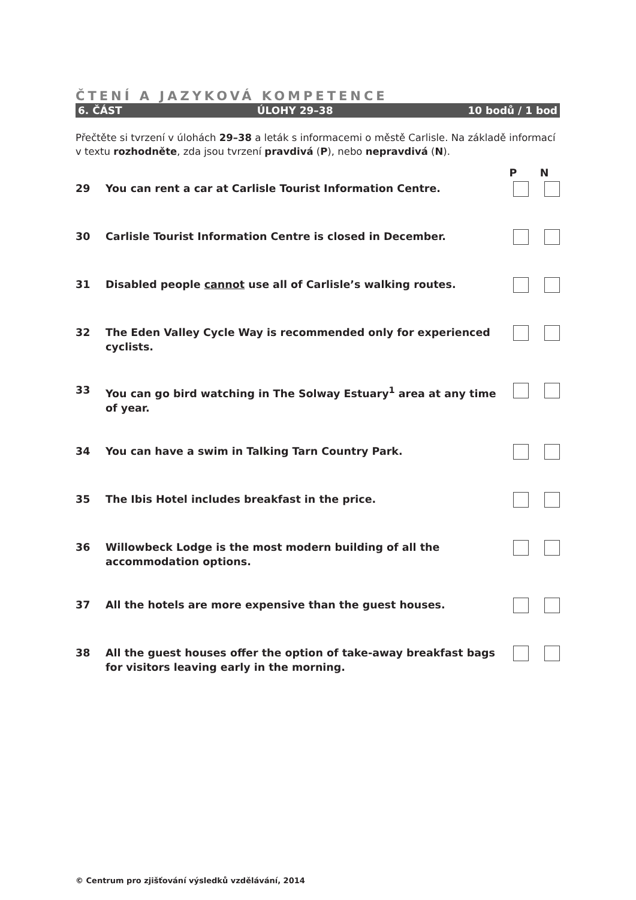ČTENÍ A JAZYKOVÁ KOMPETENCE
6. ČÁST ÚLOHY 29–38 10 bodů / 1 bod
Přečtěte si tvrzení v úlohách 29–38 a leták s informacemi o městě Carlisle. Na základě informací v textu rozhodněte, zda jsou tvrzení pravdivá (P), nebo nepravdivá (N).
| | | P | N |
| 29 | You can rent a car at Carlisle Tourist Information Centre. | | |
| 30 | Carlisle Tourist Information Centre is closed in December. | | |
| 31 | Disabled people cannot use all of Carlisle’s walking routes. | | |
| 32 | The Eden Valley Cycle Way is recommended only for experienced cyclists. | | |
| 33 | You can go bird watching in The Solway Estuary<sup>1</sup> area at any time of year. | | |
| 34 | You can have a swim in Talking Tarn Country Park. | | |
| 35 | The Ibis Hotel includes breakfast in the price. | | |
| 36 | Willowbeck Lodge is the most modern building of all the accommodation options. | | |
| 37 | All the hotels are more expensive than the guest houses. | | |
| 38 | All the guest houses offer the option of take-away breakfast bags for visitors leaving early in the morning. | | |
© Centrum pro zjišťování výsledků vzdělávání, 2014